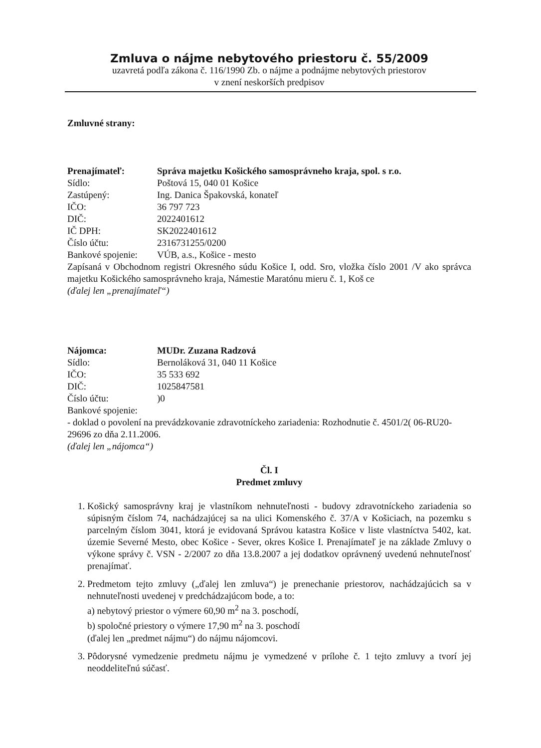Zmluva o nájme nebytového priestoru č. 55/2009
uzavretá podľa zákona č. 116/1990 Zb. o nájme a podnájme nebytových priestorov
v znení neskorších predpisov
Zmluvné strany:
| Prenajímateľ: | Správa majetku Košického samosprávneho kraja, spol. s r.o. |
| Sídlo: | Poštová 15, 040 01 Košice |
| Zastúpený: | Ing. Danica Špakovská, konateľ |
| IČO: | 36 797 723 |
| DIČ: | 2022401612 |
| IČ DPH: | SK2022401612 |
| Číslo účtu: | 2316731255/0200 |
| Bankové spojenie: | VÚB, a.s., Košice - mesto |
Zapísaná v Obchodnom registri Okresného súdu Košice I, odd. Sro, vložka číslo 2001 /V ako správca majetku Košického samosprávneho kraja, Námestie Maratónu mieru č. 1, Koš ce
(ďalej len „prenajímateľ“)
| Nájomca: | MUDr. Zuzana Radzová |
| Sídlo: | Bernoláková 31, 040 11 Košice |
| IČO: | 35 533 692 |
| DIČ: | 1025847581 |
| Číslo účtu: | )0 |
| Bankové spojenie: | |
- doklad o povolení na prevádzkovanie zdravotníckeho zariadenia: Rozhodnutie č. 4501/2( 06-RU20-29696 zo dňa 2.11.2006.
(ďalej len „nájomca“)
Čl. I
Predmet zmluvy
1. Košický samosprávny kraj je vlastníkom nehnuteľnosti - budovy zdravotníckeho zariadenia so súpisným číslom 74, nachádzajúcej sa na ulici Komenského č. 37/A v Košiciach, na pozemku s parcelným číslom 3041, ktorá je evidovaná Správou katastra Košice v liste vlastníctva 5402, kat. územie Severné Mesto, obec Košice - Sever, okres Košice I. Prenajímateľ je na základe Zmluvy o výkone správy č. VSN - 2/2007 zo dňa 13.8.2007 a jej dodatkov oprávnený uvedenú nehnuteľnosť prenajímať.
2. Predmetom tejto zmluvy („ďalej len zmluva“) je prenechanie priestorov, nachádzajúcich sa v nehnuteľnosti uvedenej v predchádzajúcom bode, a to:
a) nebytový priestor o výmere 60,90 m<sup>2</sup> na 3. poschodí,
b) spoločné priestory o výmere 17,90 m<sup>2</sup> na 3. poschodí
(ďalej len „predmet nájmu“) do nájmu nájomcovi.
3. Pôdorysné vymedzenie predmetu nájmu je vymedzené v prílohe č. 1 tejto zmluvy a tvorí jej neoddeliteľnú súčasť.